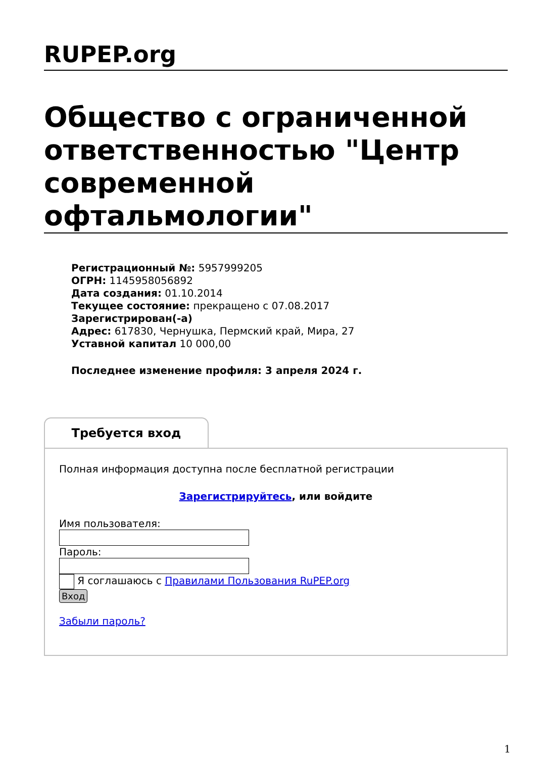RUPEP.org
Общество с ограниченной ответственностью "Центр современной офтальмологии"
Регистрационный №: 5957999205
ОГРН: 1145958056892
Дата создания: 01.10.2014
Текущее состояние: прекращено с 07.08.2017
Зарегистрирован(-а)
Адрес: 617830, Чернушка, Пермский край, Мира, 27
Уставной капитал 10 000,00
Последнее изменение профиля: 3 апреля 2024 г.
Требуется вход
Полная информация доступна после бесплатной регистрации
Зарегистрируйтесь, или войдите
Имя пользователя:
Пароль:
Я соглашаюсь с Правилами Пользования RuPEP.org
Вход
Забыли пароль?
1